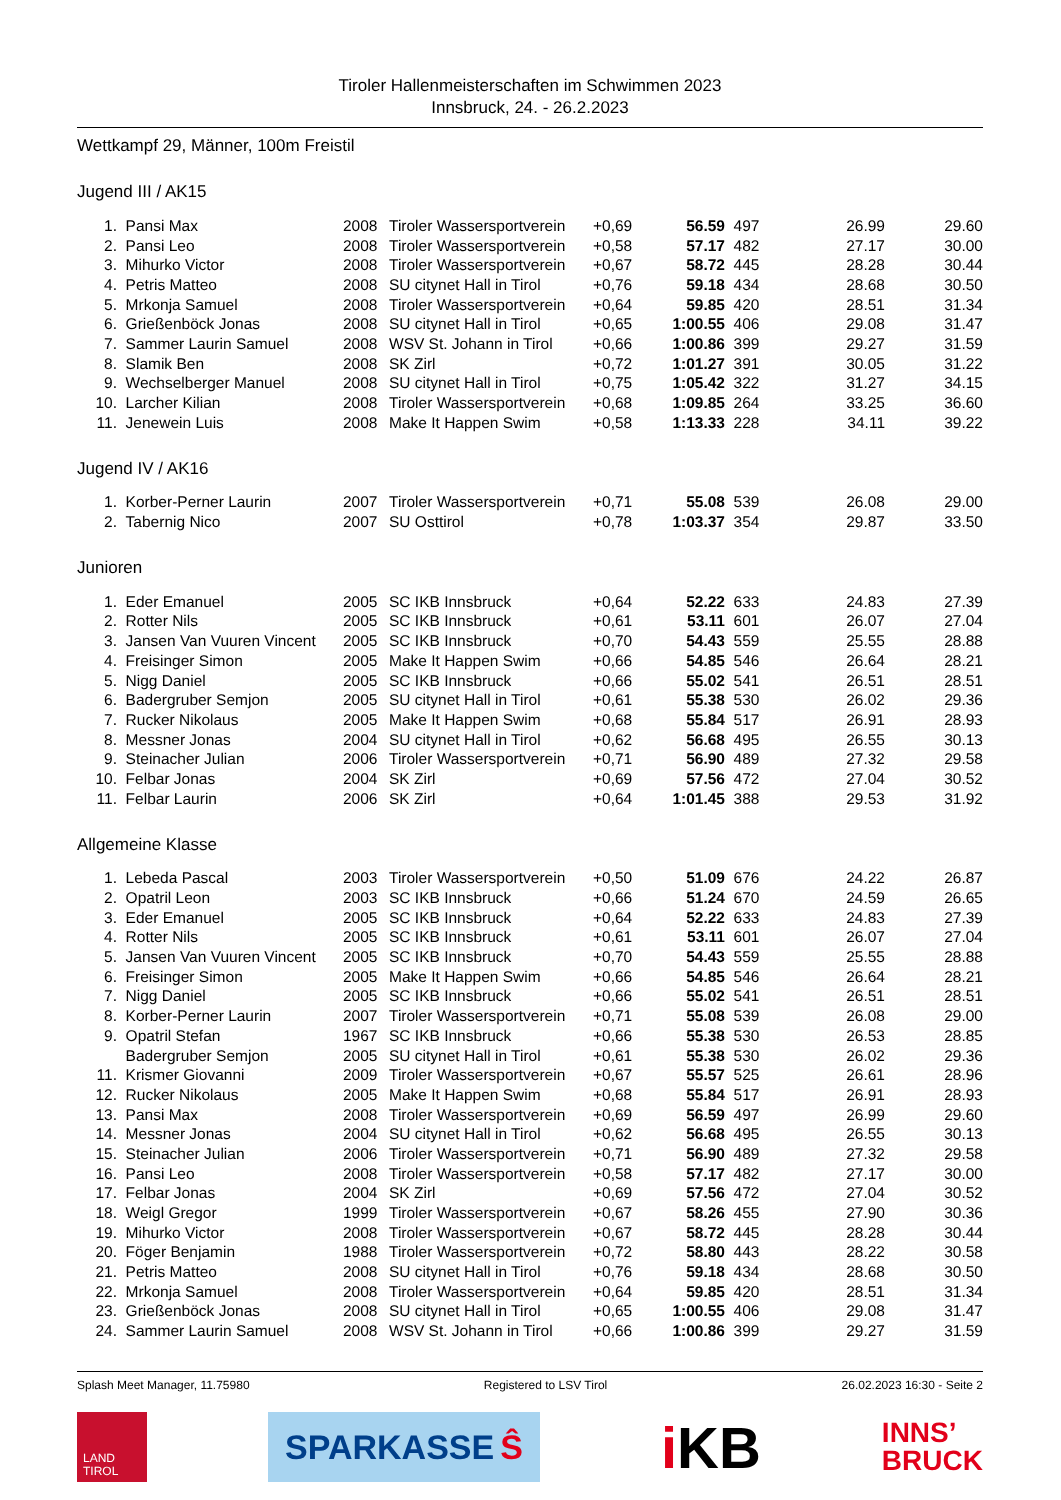Tiroler Hallenmeisterschaften im Schwimmen 2023
Innsbruck, 24. - 26.2.2023
Wettkampf 29, Männer, 100m Freistil
Jugend III / AK15
| 1. | Pansi Max | 2008 | Tiroler Wassersportverein | +0,69 | 56.59 | 497 | 26.99 | 29.60 |
| 2. | Pansi Leo | 2008 | Tiroler Wassersportverein | +0,58 | 57.17 | 482 | 27.17 | 30.00 |
| 3. | Mihurko Victor | 2008 | Tiroler Wassersportverein | +0,67 | 58.72 | 445 | 28.28 | 30.44 |
| 4. | Petris Matteo | 2008 | SU citynet Hall in Tirol | +0,76 | 59.18 | 434 | 28.68 | 30.50 |
| 5. | Mrkonja Samuel | 2008 | Tiroler Wassersportverein | +0,64 | 59.85 | 420 | 28.51 | 31.34 |
| 6. | Grießenböck Jonas | 2008 | SU citynet Hall in Tirol | +0,65 | 1:00.55 | 406 | 29.08 | 31.47 |
| 7. | Sammer Laurin Samuel | 2008 | WSV St. Johann in Tirol | +0,66 | 1:00.86 | 399 | 29.27 | 31.59 |
| 8. | Slamik Ben | 2008 | SK Zirl | +0,72 | 1:01.27 | 391 | 30.05 | 31.22 |
| 9. | Wechselberger Manuel | 2008 | SU citynet Hall in Tirol | +0,75 | 1:05.42 | 322 | 31.27 | 34.15 |
| 10. | Larcher Kilian | 2008 | Tiroler Wassersportverein | +0,68 | 1:09.85 | 264 | 33.25 | 36.60 |
| 11. | Jenewein Luis | 2008 | Make It Happen Swim | +0,58 | 1:13.33 | 228 | 34.11 | 39.22 |
Jugend IV / AK16
| 1. | Korber-Perner Laurin | 2007 | Tiroler Wassersportverein | +0,71 | 55.08 | 539 | 26.08 | 29.00 |
| 2. | Tabernig Nico | 2007 | SU Osttirol | +0,78 | 1:03.37 | 354 | 29.87 | 33.50 |
Junioren
| 1. | Eder Emanuel | 2005 | SC IKB Innsbruck | +0,64 | 52.22 | 633 | 24.83 | 27.39 |
| 2. | Rotter Nils | 2005 | SC IKB Innsbruck | +0,61 | 53.11 | 601 | 26.07 | 27.04 |
| 3. | Jansen Van Vuuren Vincent | 2005 | SC IKB Innsbruck | +0,70 | 54.43 | 559 | 25.55 | 28.88 |
| 4. | Freisinger Simon | 2005 | Make It Happen Swim | +0,66 | 54.85 | 546 | 26.64 | 28.21 |
| 5. | Nigg Daniel | 2005 | SC IKB Innsbruck | +0,66 | 55.02 | 541 | 26.51 | 28.51 |
| 6. | Badergruber Semjon | 2005 | SU citynet Hall in Tirol | +0,61 | 55.38 | 530 | 26.02 | 29.36 |
| 7. | Rucker Nikolaus | 2005 | Make It Happen Swim | +0,68 | 55.84 | 517 | 26.91 | 28.93 |
| 8. | Messner Jonas | 2004 | SU citynet Hall in Tirol | +0,62 | 56.68 | 495 | 26.55 | 30.13 |
| 9. | Steinacher Julian | 2006 | Tiroler Wassersportverein | +0,71 | 56.90 | 489 | 27.32 | 29.58 |
| 10. | Felbar Jonas | 2004 | SK Zirl | +0,69 | 57.56 | 472 | 27.04 | 30.52 |
| 11. | Felbar Laurin | 2006 | SK Zirl | +0,64 | 1:01.45 | 388 | 29.53 | 31.92 |
Allgemeine Klasse
| 1. | Lebeda Pascal | 2003 | Tiroler Wassersportverein | +0,50 | 51.09 | 676 | 24.22 | 26.87 |
| 2. | Opatril Leon | 2003 | SC IKB Innsbruck | +0,66 | 51.24 | 670 | 24.59 | 26.65 |
| 3. | Eder Emanuel | 2005 | SC IKB Innsbruck | +0,64 | 52.22 | 633 | 24.83 | 27.39 |
| 4. | Rotter Nils | 2005 | SC IKB Innsbruck | +0,61 | 53.11 | 601 | 26.07 | 27.04 |
| 5. | Jansen Van Vuuren Vincent | 2005 | SC IKB Innsbruck | +0,70 | 54.43 | 559 | 25.55 | 28.88 |
| 6. | Freisinger Simon | 2005 | Make It Happen Swim | +0,66 | 54.85 | 546 | 26.64 | 28.21 |
| 7. | Nigg Daniel | 2005 | SC IKB Innsbruck | +0,66 | 55.02 | 541 | 26.51 | 28.51 |
| 8. | Korber-Perner Laurin | 2007 | Tiroler Wassersportverein | +0,71 | 55.08 | 539 | 26.08 | 29.00 |
| 9. | Opatril Stefan | 1967 | SC IKB Innsbruck | +0,66 | 55.38 | 530 | 26.53 | 28.85 |
| | Badergruber Semjon | 2005 | SU citynet Hall in Tirol | +0,61 | 55.38 | 530 | 26.02 | 29.36 |
| 11. | Krismer Giovanni | 2009 | Tiroler Wassersportverein | +0,67 | 55.57 | 525 | 26.61 | 28.96 |
| 12. | Rucker Nikolaus | 2005 | Make It Happen Swim | +0,68 | 55.84 | 517 | 26.91 | 28.93 |
| 13. | Pansi Max | 2008 | Tiroler Wassersportverein | +0,69 | 56.59 | 497 | 26.99 | 29.60 |
| 14. | Messner Jonas | 2004 | SU citynet Hall in Tirol | +0,62 | 56.68 | 495 | 26.55 | 30.13 |
| 15. | Steinacher Julian | 2006 | Tiroler Wassersportverein | +0,71 | 56.90 | 489 | 27.32 | 29.58 |
| 16. | Pansi Leo | 2008 | Tiroler Wassersportverein | +0,58 | 57.17 | 482 | 27.17 | 30.00 |
| 17. | Felbar Jonas | 2004 | SK Zirl | +0,69 | 57.56 | 472 | 27.04 | 30.52 |
| 18. | Weigl Gregor | 1999 | Tiroler Wassersportverein | +0,67 | 58.26 | 455 | 27.90 | 30.36 |
| 19. | Mihurko Victor | 2008 | Tiroler Wassersportverein | +0,67 | 58.72 | 445 | 28.28 | 30.44 |
| 20. | Föger Benjamin | 1988 | Tiroler Wassersportverein | +0,72 | 58.80 | 443 | 28.22 | 30.58 |
| 21. | Petris Matteo | 2008 | SU citynet Hall in Tirol | +0,76 | 59.18 | 434 | 28.68 | 30.50 |
| 22. | Mrkonja Samuel | 2008 | Tiroler Wassersportverein | +0,64 | 59.85 | 420 | 28.51 | 31.34 |
| 23. | Grießenböck Jonas | 2008 | SU citynet Hall in Tirol | +0,65 | 1:00.55 | 406 | 29.08 | 31.47 |
| 24. | Sammer Laurin Samuel | 2008 | WSV St. Johann in Tirol | +0,66 | 1:00.86 | 399 | 29.27 | 31.59 |
Splash Meet Manager, 11.75980 Registered to LSV Tirol 26.02.2023 16:30 - Seite 2
LAND
TIROL
SPARKASSE Ŝ
i KB
INNS’
BRUCK